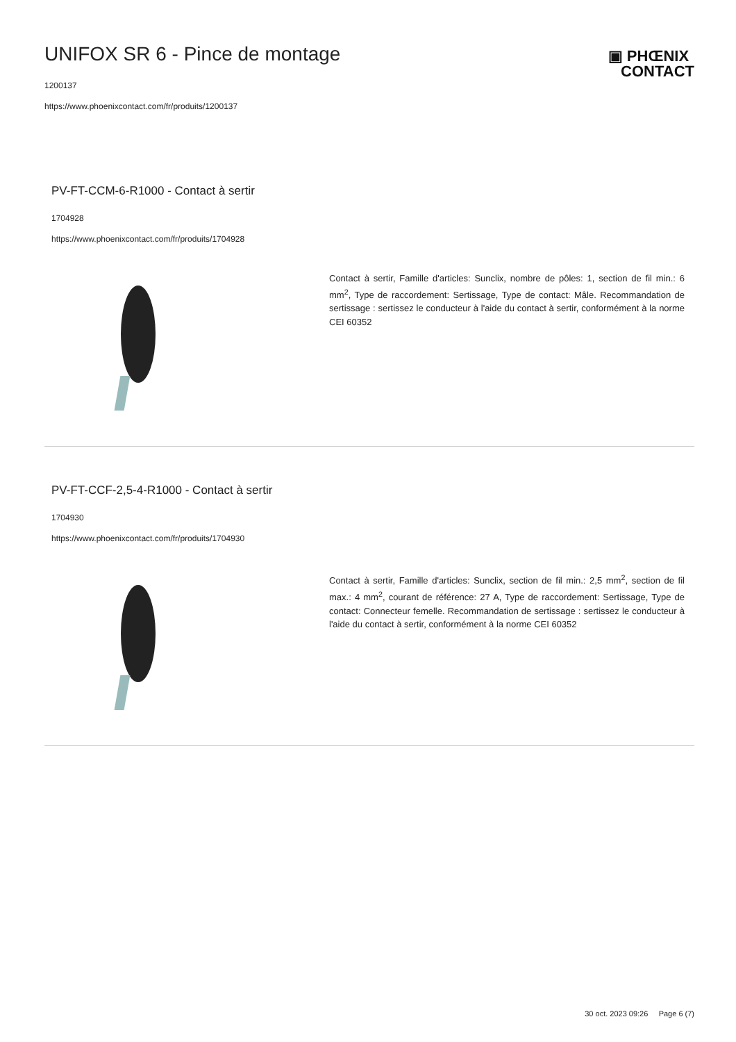UNIFOX SR 6 - Pince de montage
1200137
https://www.phoenixcontact.com/fr/produits/1200137
▣ PHŒNIX
CONTACT
PV-FT-CCM-6-R1000 - Contact à sertir
1704928
https://www.phoenixcontact.com/fr/produits/1704928
Contact à sertir, Famille d'articles: Sunclix, nombre de pôles: 1, section de fil min.: 6 mm<sup>2</sup>, Type de raccordement: Sertissage, Type de contact: Mâle. Recommandation de sertissage : sertissez le conducteur à l'aide du contact à sertir, conformément à la norme CEI 60352
PV-FT-CCF-2,5-4-R1000 - Contact à sertir
1704930
https://www.phoenixcontact.com/fr/produits/1704930
Contact à sertir, Famille d'articles: Sunclix, section de fil min.: 2,5 mm<sup>2</sup>, section de fil max.: 4 mm<sup>2</sup>, courant de référence: 27 A, Type de raccordement: Sertissage, Type de contact: Connecteur femelle. Recommandation de sertissage : sertissez le conducteur à l'aide du contact à sertir, conformément à la norme CEI 60352
30 oct. 2023 09:26 Page 6 (7)